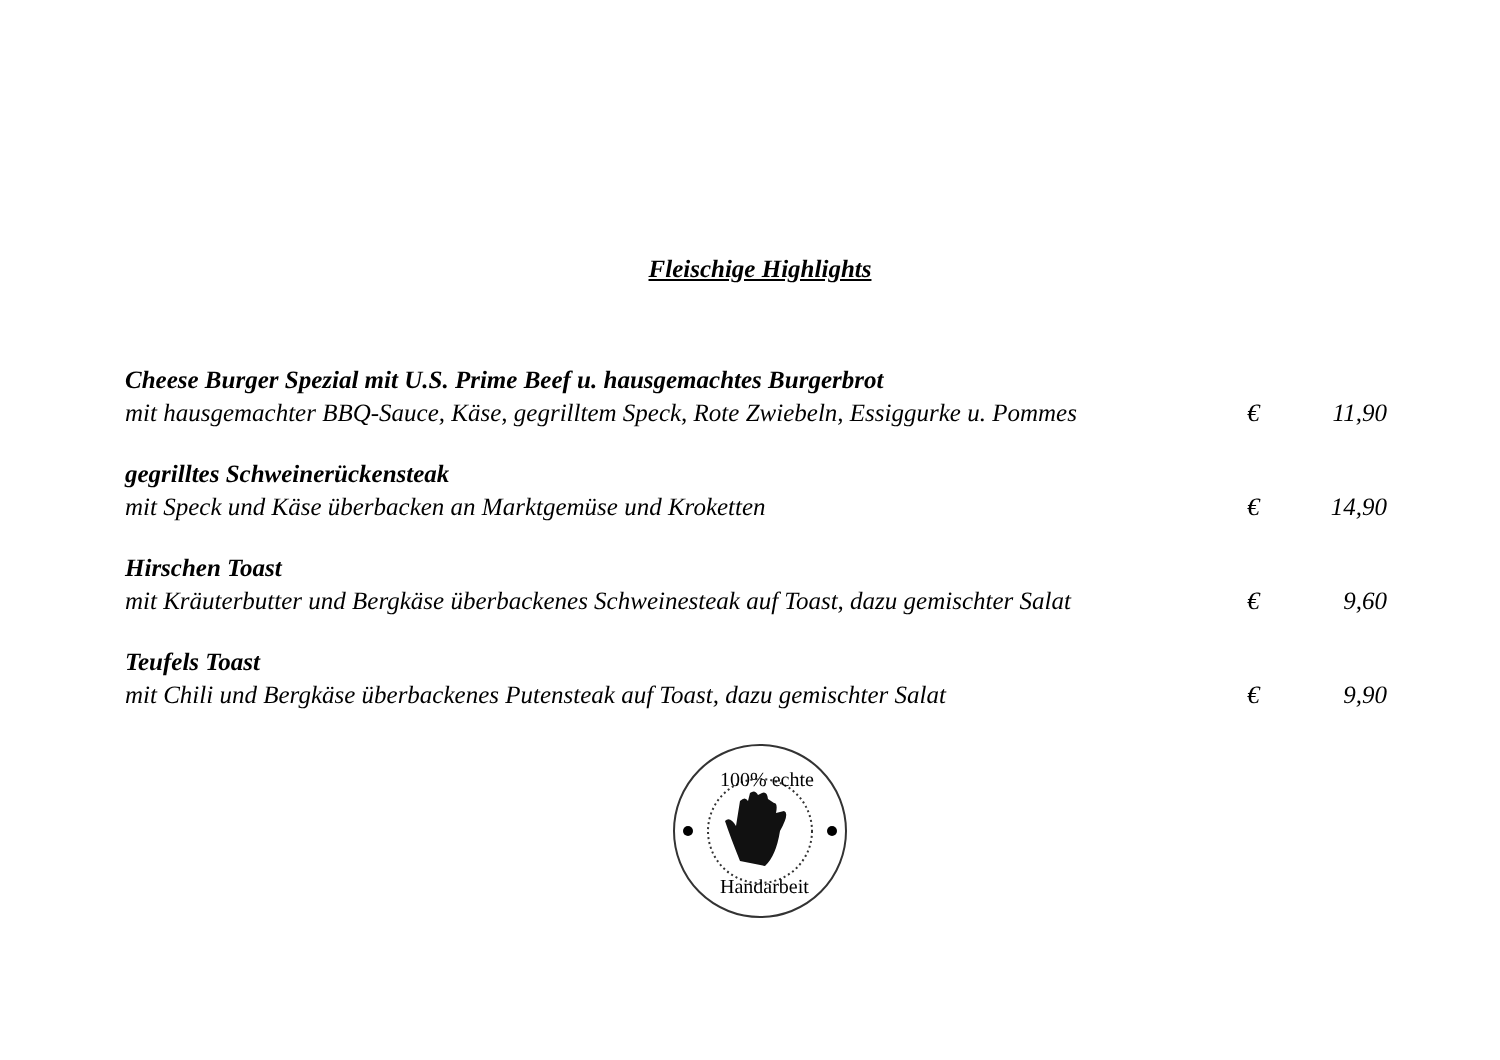Fleischige Highlights
Cheese Burger Spezial mit U.S. Prime Beef u. hausgemachtes Burgerbrot
mit hausgemachter BBQ-Sauce, Käse, gegrilltem Speck, Rote Zwiebeln, Essiggurke u. Pommes € 11,90
gegrilltes Schweinerückensteak
mit Speck und Käse überbacken an Marktgemüse und Kroketten € 14,90
Hirschen Toast
mit Kräuterbutter und Bergkäse überbackenes Schweinesteak auf Toast, dazu gemischter Salat € 9,60
Teufels Toast
mit Chili und Bergkäse überbackenes Putensteak auf Toast, dazu gemischter Salat € 9,90
100% echte
Handarbeit